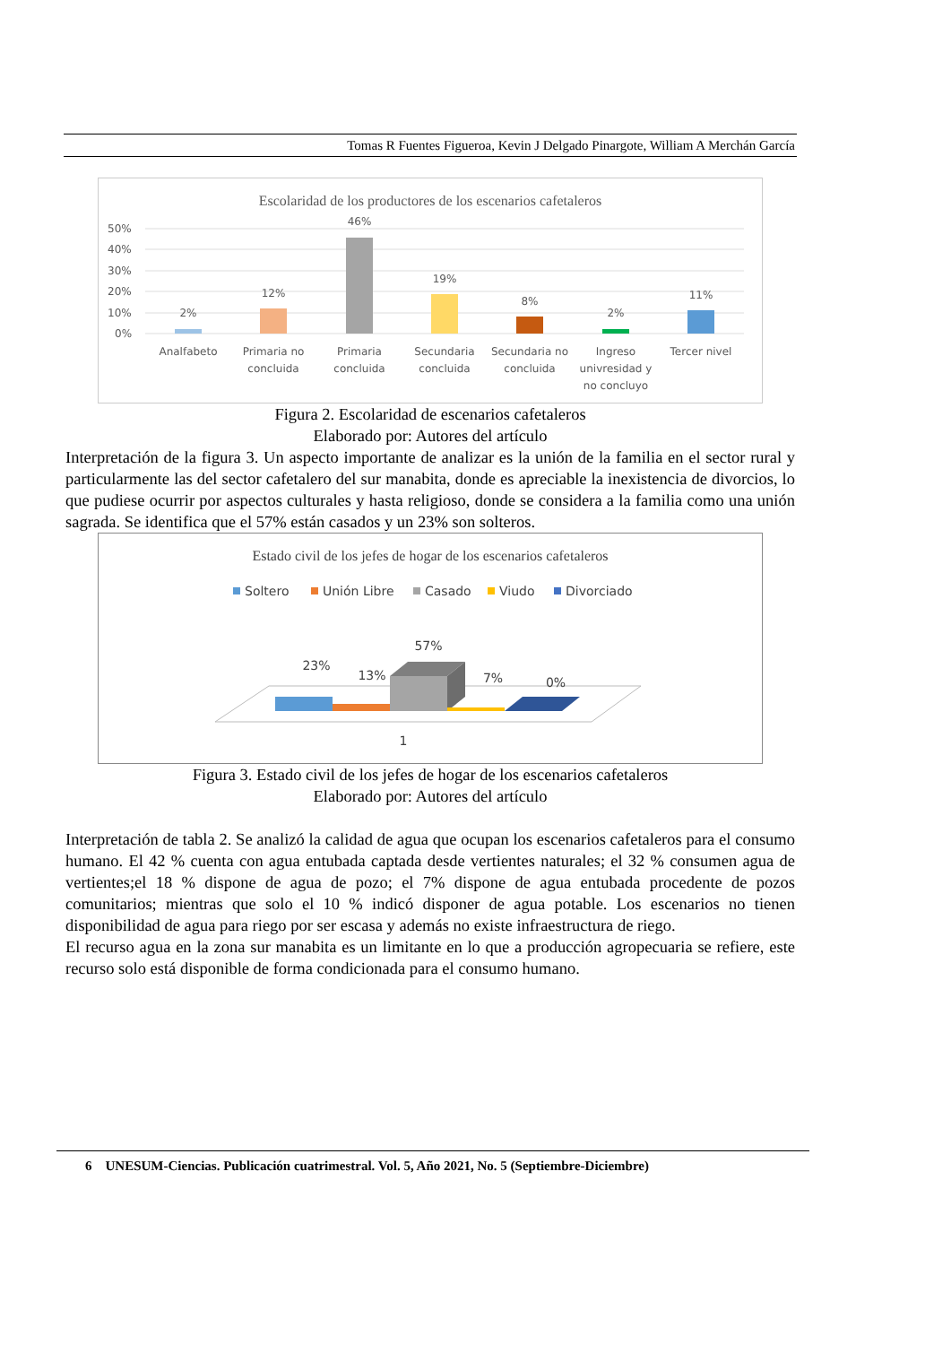Tomas R Fuentes Figueroa, Kevin J Delgado Pinargote, William A Merchán García
Escolaridad de los productores de los escenarios cafetaleros
50%
40%
30%
20%
10%
0%
2%
12%
46%
19%
8%
2%
11%
Analfabeto
Primaria no
concluida
Primaria
concluida
Secundaria
concluida
Secundaria no
concluida
Ingreso
univresidad y
no concluyo
Tercer nivel
Figura 2. Escolaridad de escenarios cafetaleros
Elaborado por: Autores del artículo
Interpretación de la figura 3. Un aspecto importante de analizar es la unión de la familia en el sector rural y particularmente las del sector cafetalero del sur manabita, donde es apreciable la inexistencia de divorcios, lo que pudiese ocurrir por aspectos culturales y hasta religioso, donde se considera a la familia como una unión sagrada. Se identifica que el 57% están casados y un 23% son solteros.
Estado civil de los jefes de hogar de los escenarios cafetaleros
Soltero
Unión Libre
Casado
Viudo
Divorciado
23%
13%
57%
7%
0%
1
Figura 3. Estado civil de los jefes de hogar de los escenarios cafetaleros
Elaborado por: Autores del artículo
Interpretación de tabla 2. Se analizó la calidad de agua que ocupan los escenarios cafetaleros para el consumo humano. El 42 % cuenta con agua entubada captada desde vertientes naturales; el 32 % consumen agua de vertientes;el 18 % dispone de agua de pozo; el 7% dispone de agua entubada procedente de pozos comunitarios; mientras que solo el 10 % indicó disponer de agua potable. Los escenarios no tienen disponibilidad de agua para riego por ser escasa y además no existe infraestructura de riego.
El recurso agua en la zona sur manabita es un limitante en lo que a producción agropecuaria se refiere, este recurso solo está disponible de forma condicionada para el consumo humano.
6 UNESUM-Ciencias. Publicación cuatrimestral. Vol. 5, Año 2021, No. 5 (Septiembre-Diciembre)